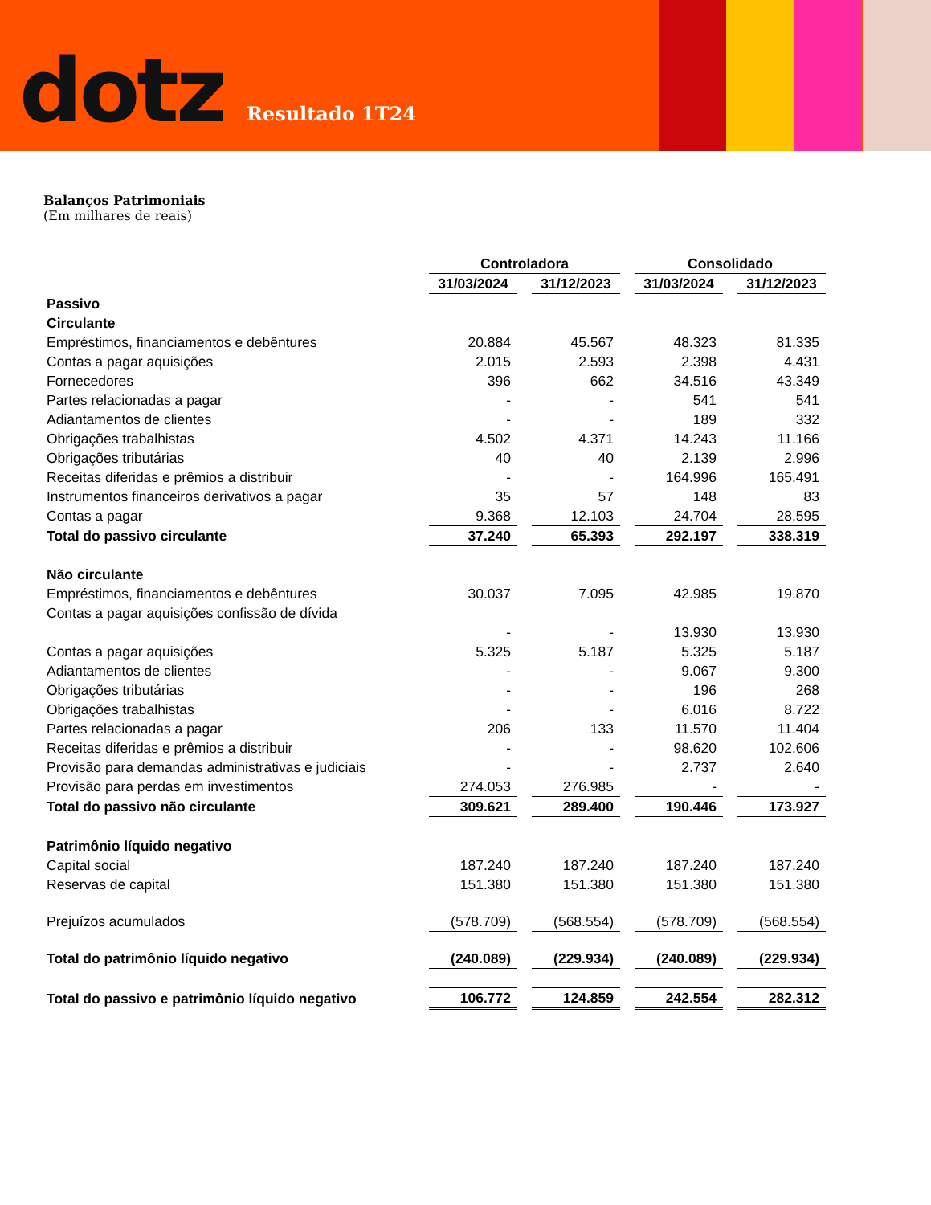dotz
Resultado 1T24
Balanços Patrimoniais
(Em milhares de reais)
| | Controladora | | | | Consolidado | | |
| --- | --- | --- | --- | --- | --- | --- | --- |
| | 31/03/2024 | | 31/12/2023 | | 31/03/2024 | | 31/12/2023 |
| Passivo | | | | | | | |
| Circulante | | | | | | | |
| Empréstimos, financiamentos e debêntures | 20.884 | | 45.567 | | 48.323 | | 81.335 |
| Contas a pagar aquisições | 2.015 | | 2.593 | | 2.398 | | 4.431 |
| Fornecedores | 396 | | 662 | | 34.516 | | 43.349 |
| Partes relacionadas a pagar | - | | - | | 541 | | 541 |
| Adiantamentos de clientes | - | | - | | 189 | | 332 |
| Obrigações trabalhistas | 4.502 | | 4.371 | | 14.243 | | 11.166 |
| Obrigações tributárias | 40 | | 40 | | 2.139 | | 2.996 |
| Receitas diferidas e prêmios a distribuir | - | | - | | 164.996 | | 165.491 |
| Instrumentos financeiros derivativos a pagar | 35 | | 57 | | 148 | | 83 |
| Contas a pagar | 9.368 | | 12.103 | | 24.704 | | 28.595 |
| Total do passivo circulante | 37.240 | | 65.393 | | 292.197 | | 338.319 |
| Não circulante | | | | | | | |
| Empréstimos, financiamentos e debêntures | 30.037 | | 7.095 | | 42.985 | | 19.870 |
| Contas a pagar aquisições confissão de dívida | | | | | | | |
| | - | | - | | 13.930 | | 13.930 |
| Contas a pagar aquisições | 5.325 | | 5.187 | | 5.325 | | 5.187 |
| Adiantamentos de clientes | - | | - | | 9.067 | | 9.300 |
| Obrigações tributárias | - | | - | | 196 | | 268 |
| Obrigações trabalhistas | - | | - | | 6.016 | | 8.722 |
| Partes relacionadas a pagar | 206 | | 133 | | 11.570 | | 11.404 |
| Receitas diferidas e prêmios a distribuir | - | | - | | 98.620 | | 102.606 |
| Provisão para demandas administrativas e judiciais | - | | - | | 2.737 | | 2.640 |
| Provisão para perdas em investimentos | 274.053 | | 276.985 | | - | | - |
| Total do passivo não circulante | 309.621 | | 289.400 | | 190.446 | | 173.927 |
| Patrimônio líquido negativo | | | | | | | |
| Capital social | 187.240 | | 187.240 | | 187.240 | | 187.240 |
| Reservas de capital | 151.380 | | 151.380 | | 151.380 | | 151.380 |
| Prejuízos acumulados | (578.709) | | (568.554) | | (578.709) | | (568.554) |
| Total do patrimônio líquido negativo | (240.089) | | (229.934) | | (240.089) | | (229.934) |
| Total do passivo e patrimônio líquido negativo | 106.772 | | 124.859 | | 242.554 | | 282.312 |